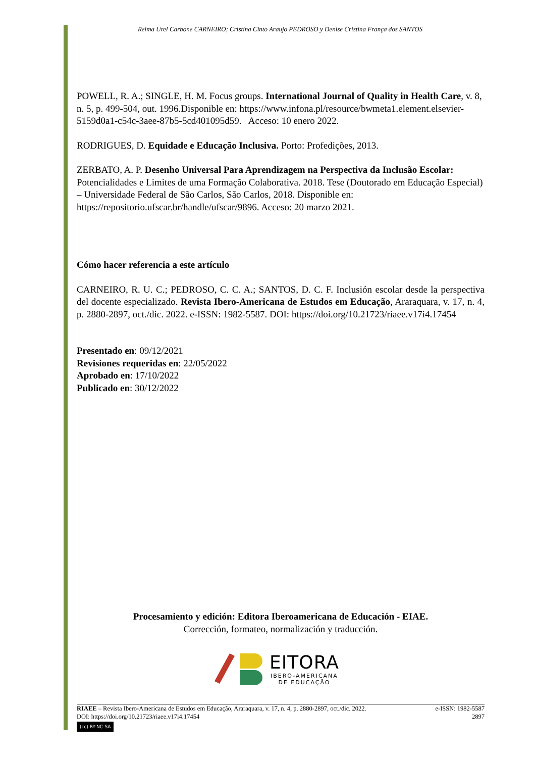Relma Urel Carbone CARNEIRO; Cristina Cinto Araujo PEDROSO y Denise Cristina França dos SANTOS
POWELL, R. A.; SINGLE, H. M. Focus groups. International Journal of Quality in Health Care, v. 8, n. 5, p. 499-504, out. 1996.Disponible en: https://www.infona.pl/resource/bwmeta1.element.elsevier-5159d0a1-c54c-3aee-87b5-5cd401095d59. Acceso: 10 enero 2022.
RODRIGUES, D. Equidade e Educação Inclusiva. Porto: Profedições, 2013.
ZERBATO, A. P. Desenho Universal Para Aprendizagem na Perspectiva da Inclusão Escolar: Potencialidades e Limites de uma Formação Colaborativa. 2018. Tese (Doutorado em Educação Especial) – Universidade Federal de São Carlos, São Carlos, 2018. Disponible en: https://repositorio.ufscar.br/handle/ufscar/9896. Acceso: 20 marzo 2021.
Cómo hacer referencia a este artículo
CARNEIRO, R. U. C.; PEDROSO, C. C. A.; SANTOS, D. C. F. Inclusión escolar desde la perspectiva del docente especializado. Revista Ibero-Americana de Estudos em Educação, Araraquara, v. 17, n. 4, p. 2880-2897, oct./dic. 2022. e-ISSN: 1982-5587. DOI: https://doi.org/10.21723/riaee.v17i4.17454
Presentado en: 09/12/2021
Revisiones requeridas en: 22/05/2022
Aprobado en: 17/10/2022
Publicado en: 30/12/2022
Procesamiento y edición: Editora Iberoamericana de Educación - EIAE.
Corrección, formateo, normalización y traducción.
EITORA
IBERO-AMERICANA
DE EDUCAÇÃO
RIAEE – Revista Ibero-Americana de Estudos em Educação, Araraquara, v. 17, n. 4, p. 2880-2897, oct./dic. 2022. e-ISSN: 1982-5587
DOI: https://doi.org/10.21723/riaee.v17i4.17454 2897
(cc) BY-NC-SA